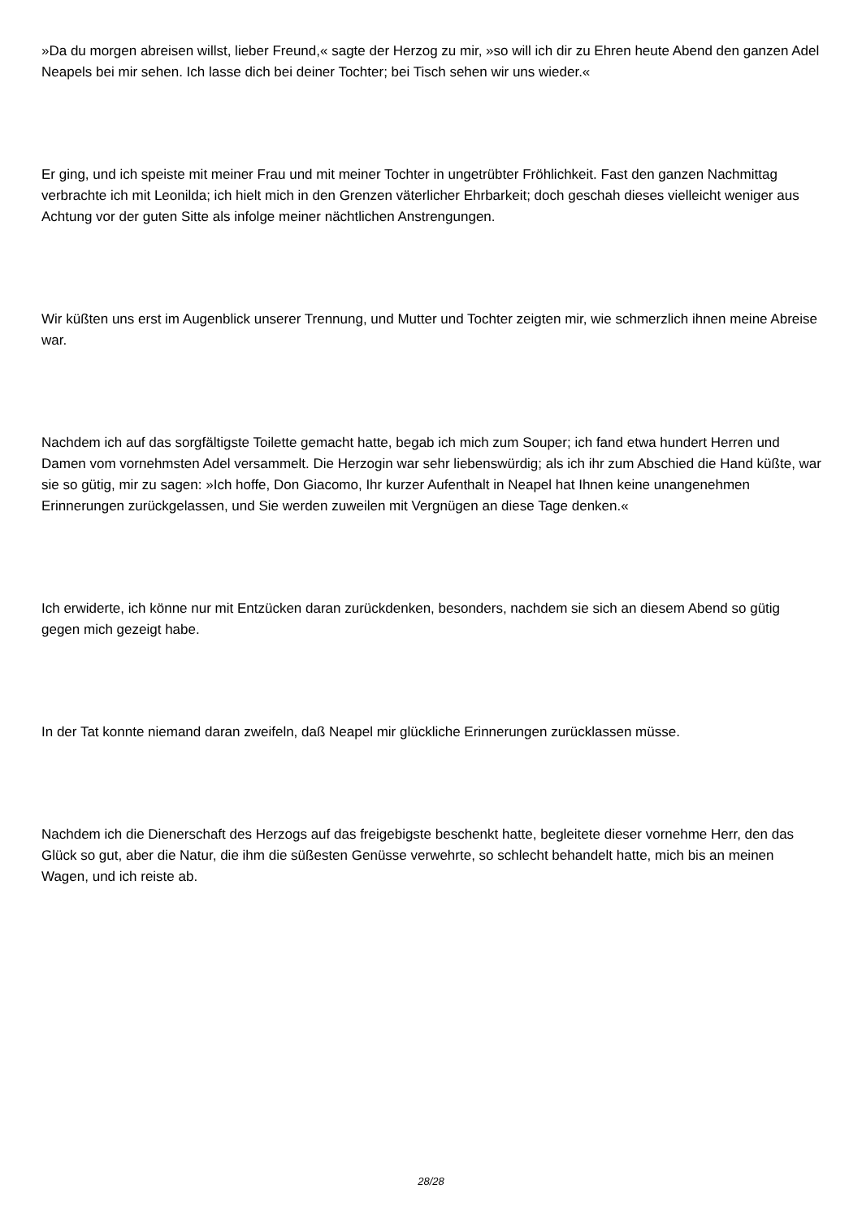»Da du morgen abreisen willst, lieber Freund,« sagte der Herzog zu mir, »so will ich dir zu Ehren heute Abend den ganzen Adel Neapels bei mir sehen. Ich lasse dich bei deiner Tochter; bei Tisch sehen wir uns wieder.«
Er ging, und ich speiste mit meiner Frau und mit meiner Tochter in ungetrübter Fröhlichkeit. Fast den ganzen Nachmittag verbrachte ich mit Leonilda; ich hielt mich in den Grenzen väterlicher Ehrbarkeit; doch geschah dieses vielleicht weniger aus Achtung vor der guten Sitte als infolge meiner nächtlichen Anstrengungen.
Wir küßten uns erst im Augenblick unserer Trennung, und Mutter und Tochter zeigten mir, wie schmerzlich ihnen meine Abreise war.
Nachdem ich auf das sorgfältigste Toilette gemacht hatte, begab ich mich zum Souper; ich fand etwa hundert Herren und Damen vom vornehmsten Adel versammelt. Die Herzogin war sehr liebenswürdig; als ich ihr zum Abschied die Hand küßte, war sie so gütig, mir zu sagen: »Ich hoffe, Don Giacomo, Ihr kurzer Aufenthalt in Neapel hat Ihnen keine unangenehmen Erinnerungen zurückgelassen, und Sie werden zuweilen mit Vergnügen an diese Tage denken.«
Ich erwiderte, ich könne nur mit Entzücken daran zurückdenken, besonders, nachdem sie sich an diesem Abend so gütig gegen mich gezeigt habe.
In der Tat konnte niemand daran zweifeln, daß Neapel mir glückliche Erinnerungen zurücklassen müsse.
Nachdem ich die Dienerschaft des Herzogs auf das freigebigste beschenkt hatte, begleitete dieser vornehme Herr, den das Glück so gut, aber die Natur, die ihm die süßesten Genüsse verwehrte, so schlecht behandelt hatte, mich bis an meinen Wagen, und ich reiste ab.
28/28